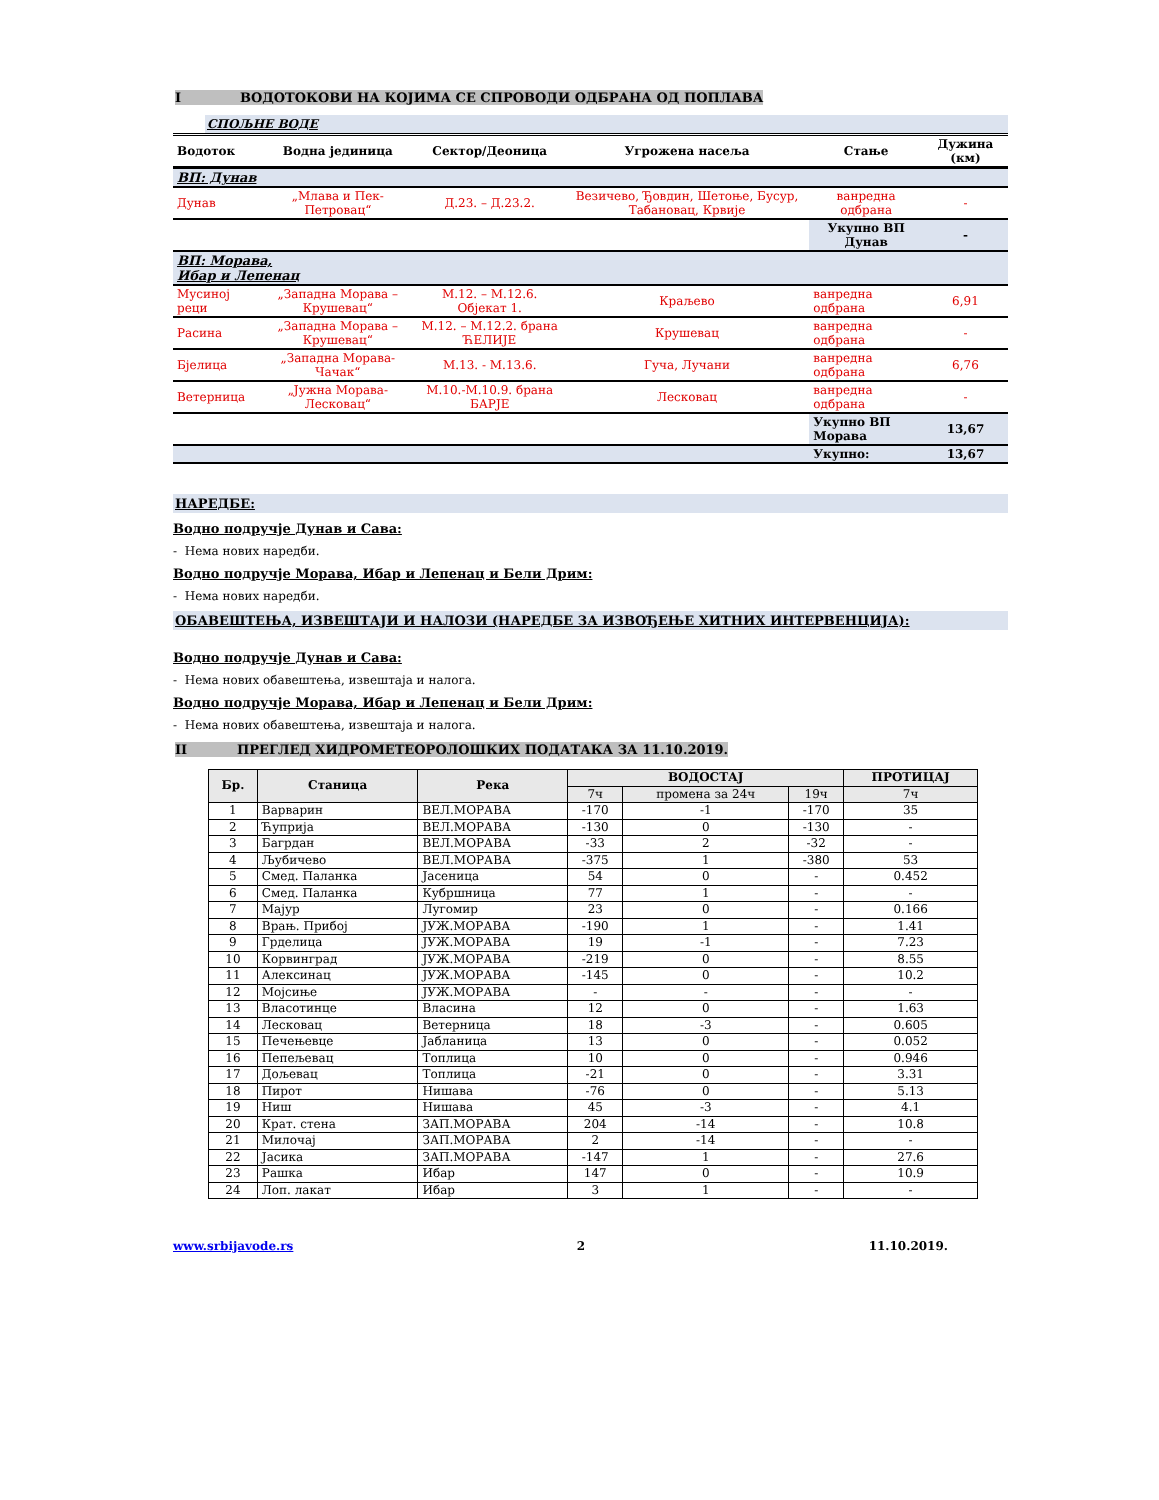I ВОДОТОКОВИ НА КОЈИМА СЕ СПРОВОДИ ОДБРАНА ОД ПОПЛАВА
СПОЉНЕ ВОДЕ
| Водоток | Водна јединица | Сектор/Деоница | Угрожена насеља | Стање | Дужина (км) |
| --- | --- | --- | --- | --- | --- |
| ВП: Дунав | | | | | |
| Дунав | „Млава и Пек-Петровац“ | Д.23. – Д.23.2. | Везичево, Ђовдин, Шетоње, Бусур, Табановац, Крвије | ванредна одбрана | - |
| | | | | Укупно ВП Дунав | - |
| ВП: Морава, Ибар и Лепенац | | | | | |
| Мусиној реци | „Западна Морава – Крушевац“ | М.12. – М.12.6. Објекат 1. | Краљево | ванредна одбрана | 6,91 |
| Расина | „Западна Морава – Крушевац“ | М.12. – М.12.2. брана ЋЕЛИЈЕ | Крушевац | ванредна одбрана | - |
| Бјелица | „Западна Морава-Чачак“ | М.13. - М.13.6. | Гуча, Лучани | ванредна одбрана | 6,76 |
| Ветерница | „Јужна Морава-Лесковац“ | М.10.-М.10.9. брана БАРЈЕ | Лесковац | ванредна одбрана | - |
| | | | | Укупно ВП Морава | 13,67 |
| | | | | Укупно: | 13,67 |
НАРЕДБЕ:
Водно подручје Дунав и Сава:
- Нема нових наредби.
Водно подручје Морава, Ибар и Лепенац и Бели Дрим:
- Нема нових наредби.
ОБАВЕШТЕЊА, ИЗВЕШТАЈИ И НАЛОЗИ (НАРЕДБЕ ЗА ИЗВОЂЕЊЕ ХИТНИХ ИНТЕРВЕНЦИЈА):
Водно подручје Дунав и Сава:
- Нема нових обавештења, извештаја и налога.
Водно подручје Морава, Ибар и Лепенац и Бели Дрим:
- Нема нових обавештења, извештаја и налога.
II ПРЕГЛЕД ХИДРОМЕТЕОРОЛОШКИХ ПОДАТАКА ЗА 11.10.2019.
| Бр. | Станица | Река | ВОДОСТАЈ | | | ПРОТИЦАЈ |
| --- | --- | --- | --- | --- | --- | --- |
| | | | 7ч | промена за 24ч | 19ч | 7ч |
| 1 | Варварин | ВЕЛ.МОРАВА | -170 | -1 | -170 | 35 |
| 2 | Ћуприја | ВЕЛ.МОРАВА | -130 | 0 | -130 | - |
| 3 | Багрдан | ВЕЛ.МОРАВА | -33 | 2 | -32 | - |
| 4 | Љубичево | ВЕЛ.МОРАВА | -375 | 1 | -380 | 53 |
| 5 | Смед. Паланка | Јасеница | 54 | 0 | - | 0.452 |
| 6 | Смед. Паланка | Кубршница | 77 | 1 | - | - |
| 7 | Мајур | Лугомир | 23 | 0 | - | 0.166 |
| 8 | Врањ. Прибој | ЈУЖ.МОРАВА | -190 | 1 | - | 1.41 |
| 9 | Грделица | ЈУЖ.МОРАВА | 19 | -1 | - | 7.23 |
| 10 | Корвинград | ЈУЖ.МОРАВА | -219 | 0 | - | 8.55 |
| 11 | Алексинац | ЈУЖ.МОРАВА | -145 | 0 | - | 10.2 |
| 12 | Мојсиње | ЈУЖ.МОРАВА | - | - | - | - |
| 13 | Власотинце | Власина | 12 | 0 | - | 1.63 |
| 14 | Лесковац | Ветерница | 18 | -3 | - | 0.605 |
| 15 | Печењевце | Јабланица | 13 | 0 | - | 0.052 |
| 16 | Пепељевац | Топлица | 10 | 0 | - | 0.946 |
| 17 | Дољевац | Топлица | -21 | 0 | - | 3.31 |
| 18 | Пирот | Нишава | -76 | 0 | - | 5.13 |
| 19 | Ниш | Нишава | 45 | -3 | - | 4.1 |
| 20 | Крат. стена | ЗАП.МОРАВА | 204 | -14 | - | 10.8 |
| 21 | Милочај | ЗАП.МОРАВА | 2 | -14 | - | - |
| 22 | Јасика | ЗАП.МОРАВА | -147 | 1 | - | 27.6 |
| 23 | Рашка | Ибар | 147 | 0 | - | 10.9 |
| 24 | Лоп. лакат | Ибар | 3 | 1 | - | - |
www.srbijavode.rs 2 11.10.2019.